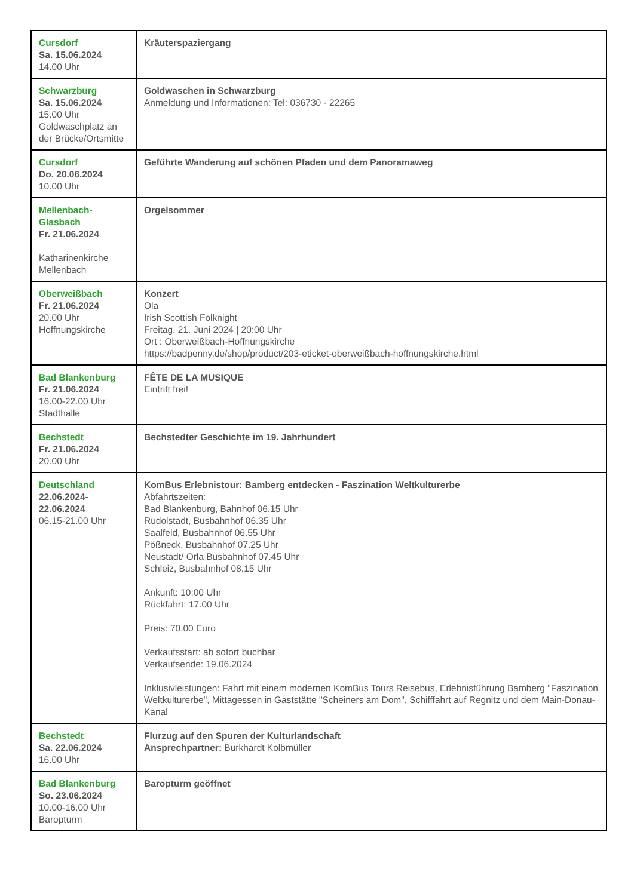| Cursdorf Sa. 15.06.2024 14.00 Uhr | Kräuterspaziergang |
| Schwarzburg Sa. 15.06.2024 15.00 Uhr Goldwaschplatz an der Brücke/Ortsmitte | Goldwaschen in Schwarzburg Anmeldung und Informationen: Tel: 036730 - 22265 |
| Cursdorf Do. 20.06.2024 10.00 Uhr | Geführte Wanderung auf schönen Pfaden und dem Panoramaweg |
| Mellenbach-Glasbach Fr. 21.06.2024 Katharinenkirche Mellenbach | Orgelsommer |
| Oberweißbach Fr. 21.06.2024 20.00 Uhr Hoffnungskirche | Konzert Ola Irish Scottish Folknight Freitag, 21. Juni 2024 / 20:00 Uhr Ort : Oberweißbach-Hoffnungskirche https://badpenny.de/shop/product/203-eticket-oberweißbach-hoffnungskirche.html |
| Bad Blankenburg Fr. 21.06.2024 16.00-22.00 Uhr Stadthalle | FÊTE DE LA MUSIQUE Eintritt frei! |
| Bechstedt Fr. 21.06.2024 20.00 Uhr | Bechstedter Geschichte im 19. Jahrhundert |
| Deutschland 22.06.2024-22.06.2024 06.15-21.00 Uhr | KomBus Erlebnistour: Bamberg entdecken - Faszination Weltkulturerbe Abfahrtszeiten: Bad Blankenburg, Bahnhof 06.15 Uhr Rudolstadt, Busbahnhof 06.35 Uhr Saalfeld, Busbahnhof 06.55 Uhr Pößneck, Busbahnhof 07.25 Uhr Neustadt/ Orla Busbahnhof 07.45 Uhr Schleiz, Busbahnhof 08.15 Uhr Ankunft: 10:00 Uhr Rückfahrt: 17.00 Uhr Preis: 70,00 Euro Verkaufsstart: ab sofort buchbar Verkaufsende: 19.06.2024 Inklusivleistungen: Fahrt mit einem modernen KomBus Tours Reisebus, Erlebnisführung Bamberg "Faszination Weltkulturerbe", Mittagessen in Gaststätte "Scheiners am Dom", Schifffahrt auf Regnitz und dem Main-Donau-Kanal |
| Bechstedt Sa. 22.06.2024 16.00 Uhr | Flurzug auf den Spuren der Kulturlandschaft Ansprechpartner: Burkhardt Kolbmüller |
| Bad Blankenburg So. 23.06.2024 10.00-16.00 Uhr Baropturm | Baropturm geöffnet |